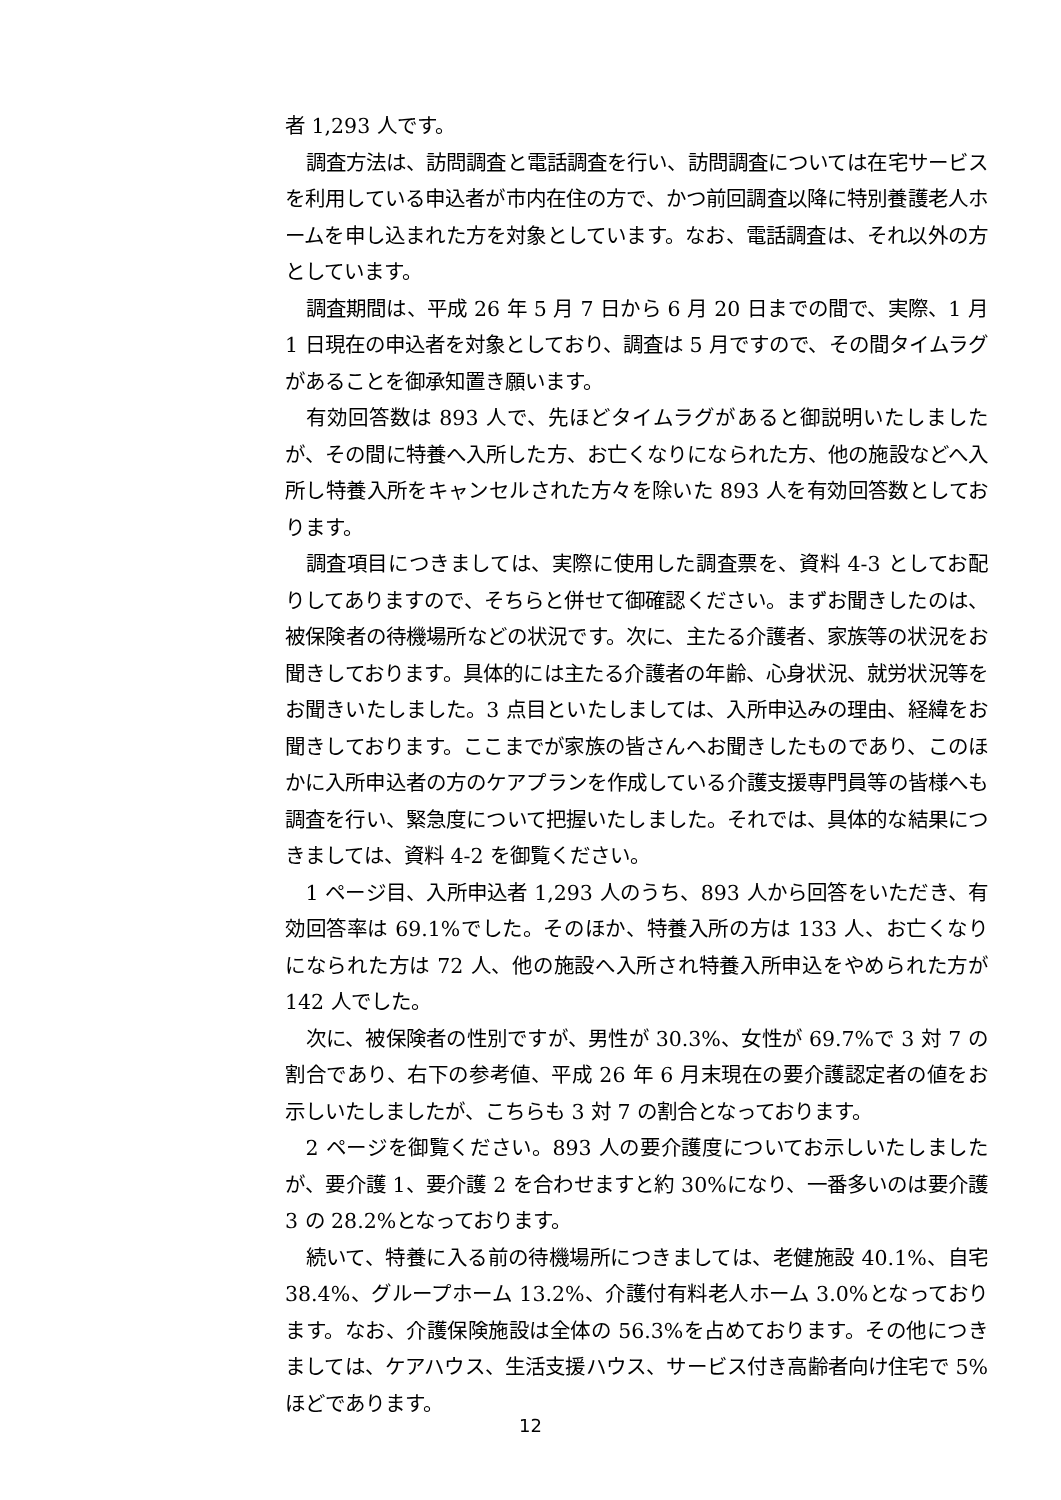者 1,293 人です。
調査方法は、訪問調査と電話調査を行い、訪問調査については在宅サービスを利用している申込者が市内在住の方で、かつ前回調査以降に特別養護老人ホームを申し込まれた方を対象としています。なお、電話調査は、それ以外の方としています。
調査期間は、平成 26 年 5 月 7 日から 6 月 20 日までの間で、実際、1 月 1 日現在の申込者を対象としており、調査は 5 月ですので、その間タイムラグがあることを御承知置き願います。
有効回答数は 893 人で、先ほどタイムラグがあると御説明いたしましたが、その間に特養へ入所した方、お亡くなりになられた方、他の施設などへ入所し特養入所をキャンセルされた方々を除いた 893 人を有効回答数としております。
調査項目につきましては、実際に使用した調査票を、資料 4-3 としてお配りしてありますので、そちらと併せて御確認ください。まずお聞きしたのは、被保険者の待機場所などの状況です。次に、主たる介護者、家族等の状況をお聞きしております。具体的には主たる介護者の年齢、心身状況、就労状況等をお聞きいたしました。3 点目といたしましては、入所申込みの理由、経緯をお聞きしております。ここまでが家族の皆さんへお聞きしたものであり、このほかに入所申込者の方のケアプランを作成している介護支援専門員等の皆様へも調査を行い、緊急度について把握いたしました。それでは、具体的な結果につきましては、資料 4-2 を御覧ください。
1 ページ目、入所申込者 1,293 人のうち、893 人から回答をいただき、有効回答率は 69.1%でした。そのほか、特養入所の方は 133 人、お亡くなりになられた方は 72 人、他の施設へ入所され特養入所申込をやめられた方が 142 人でした。
次に、被保険者の性別ですが、男性が 30.3%、女性が 69.7%で 3 対 7 の割合であり、右下の参考値、平成 26 年 6 月末現在の要介護認定者の値をお示しいたしましたが、こちらも 3 対 7 の割合となっております。
2 ページを御覧ください。893 人の要介護度についてお示しいたしましたが、要介護 1、要介護 2 を合わせますと約 30%になり、一番多いのは要介護 3 の 28.2%となっております。
続いて、特養に入る前の待機場所につきましては、老健施設 40.1%、自宅 38.4%、グループホーム 13.2%、介護付有料老人ホーム 3.0%となっております。なお、介護保険施設は全体の 56.3%を占めております。その他につきましては、ケアハウス、生活支援ハウス、サービス付き高齢者向け住宅で 5%ほどであります。
12